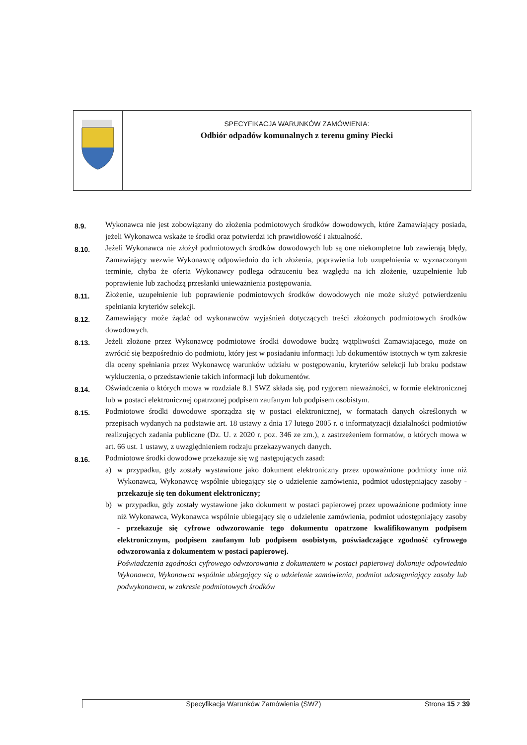SPECYFIKACJA WARUNKÓW ZAMÓWIENIA:
Odbiór odpadów komunalnych z terenu gminy Piecki
8.9.
Wykonawca nie jest zobowiązany do złożenia podmiotowych środków dowodowych, które Zamawiający posiada, jeżeli Wykonawca wskaże te środki oraz potwierdzi ich prawidłowość i aktualność.
8.10.
Jeżeli Wykonawca nie złożył podmiotowych środków dowodowych lub są one niekompletne lub zawierają błędy, Zamawiający wezwie Wykonawcę odpowiednio do ich złożenia, poprawienia lub uzupełnienia w wyznaczonym terminie, chyba że oferta Wykonawcy podlega odrzuceniu bez względu na ich złożenie, uzupełnienie lub poprawienie lub zachodzą przesłanki unieważnienia postępowania.
8.11.
Złożenie, uzupełnienie lub poprawienie podmiotowych środków dowodowych nie może służyć potwierdzeniu spełniania kryteriów selekcji.
8.12.
Zamawiający może żądać od wykonawców wyjaśnień dotyczących treści złożonych podmiotowych środków dowodowych.
8.13.
Jeżeli złożone przez Wykonawcę podmiotowe środki dowodowe budzą wątpliwości Zamawiającego, może on zwrócić się bezpośrednio do podmiotu, który jest w posiadaniu informacji lub dokumentów istotnych w tym zakresie dla oceny spełniania przez Wykonawcę warunków udziału w postępowaniu, kryteriów selekcji lub braku podstaw wykluczenia, o przedstawienie takich informacji lub dokumentów.
8.14.
Oświadczenia o których mowa w rozdziale 8.1 SWZ składa się, pod rygorem nieważności, w formie elektronicznej lub w postaci elektronicznej opatrzonej podpisem zaufanym lub podpisem osobistym.
8.15.
Podmiotowe środki dowodowe sporządza się w postaci elektronicznej, w formatach danych określonych w przepisach wydanych na podstawie art. 18 ustawy z dnia 17 lutego 2005 r. o informatyzacji działalności podmiotów realizujących zadania publiczne (Dz. U. z 2020 r. poz. 346 ze zm.), z zastrzeżeniem formatów, o których mowa w art. 66 ust. 1 ustawy, z uwzględnieniem rodzaju przekazywanych danych.
8.16.
Podmiotowe środki dowodowe przekazuje się wg następujących zasad:
a) w przypadku, gdy zostały wystawione jako dokument elektroniczny przez upoważnione podmioty inne niż Wykonawca, Wykonawcę wspólnie ubiegający się o udzielenie zamówienia, podmiot udostępniający zasoby - przekazuje się ten dokument elektroniczny;
b) w przypadku, gdy zostały wystawione jako dokument w postaci papierowej przez upoważnione podmioty inne niż Wykonawca, Wykonawca wspólnie ubiegający się o udzielenie zamówienia, podmiot udostępniający zasoby - przekazuje się cyfrowe odwzorowanie tego dokumentu opatrzone kwalifikowanym podpisem elektronicznym, podpisem zaufanym lub podpisem osobistym, poświadczające zgodność cyfrowego odwzorowania z dokumentem w postaci papierowej.
Poświadczenia zgodności cyfrowego odwzorowania z dokumentem w postaci papierowej dokonuje odpowiednio Wykonawca, Wykonawca wspólnie ubiegający się o udzielenie zamówienia, podmiot udostępniający zasoby lub podwykonawca, w zakresie podmiotowych środków
Specyfikacja Warunków Zamówienia (SWZ) Strona 15 z 39